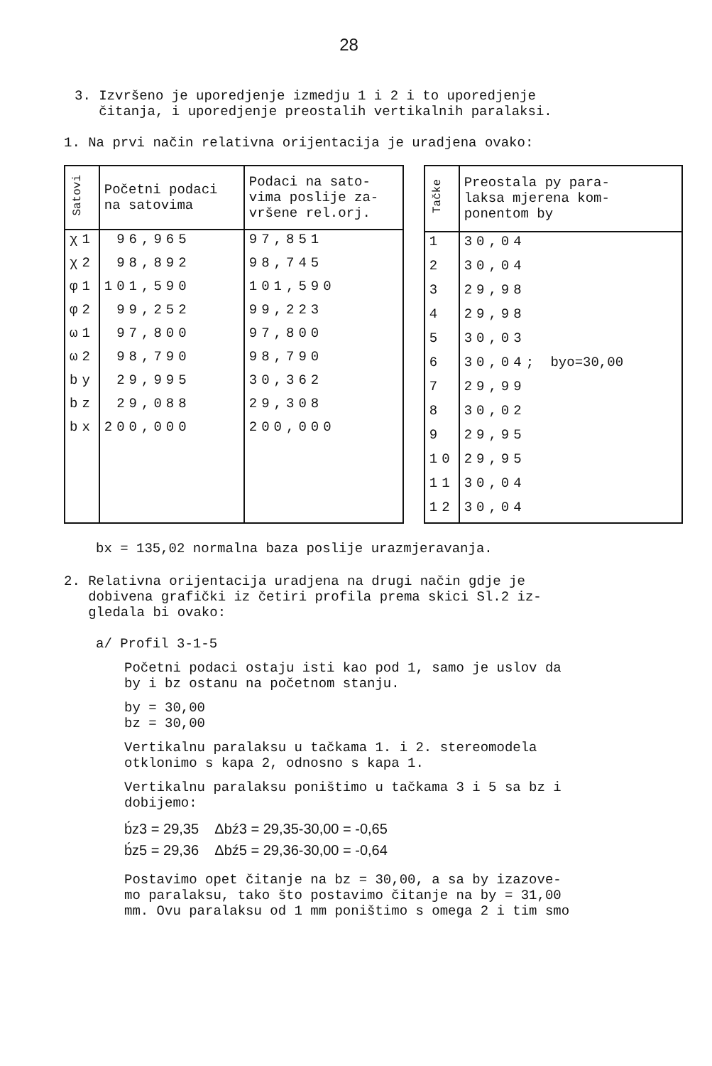28
3. Izvršeno je uporedjenje izmedju 1 i 2 i to uporedjenje
čitanja, i uporedjenje preostalih vertikalnih paralaksi.
1. Na prvi način relativna orijentacija je uradjena ovako:
| Satovi | Početni podaci na satovima | Podaci na sato- vima poslije za- vršene rel.orj. |
| --- | --- | --- |
| χ1 | 96,965 | 97,851 |
| χ2 | 98,892 | 98,745 |
| φ1 | 101,590 | 101,590 |
| φ2 | 99,252 | 99,223 |
| ω1 | 97,800 | 97,800 |
| ω2 | 98,790 | 98,790 |
| by | 29,995 | 30,362 |
| bz | 29,088 | 29,308 |
| bx | 200,000 | 200,000 |
| Tačke | Preostala py para- laksa mjerena kom- ponentom by |
| --- | --- |
| 1 | 30,04 |
| 2 | 30,04 |
| 3 | 29,98 |
| 4 | 29,98 |
| 5 | 30,03 |
| 6 | 30,04; byo=30,00 |
| 7 | 29,99 |
| 8 | 30,02 |
| 9 | 29,95 |
| 10 | 29,95 |
| 11 | 30,04 |
| 12 | 30,04 |
bx = 135,02 normalna baza poslije urazmjeravanja.
2. Relativna orijentacija uradjena na drugi način gdje je
dobivena grafički iz četiri profila prema skici Sl.2 iz-
gledala bi ovako:
a/ Profil 3-1-5
Početni podaci ostaju isti kao pod 1, samo je uslov da
by i bz ostanu na početnom stanju.
by = 30,00
bz = 30,00
Vertikalnu paralaksu u tačkama 1. i 2. stereomodela
otklonimo s kapa 2, odnosno s kapa 1.
Vertikalnu paralaksu poništimo u tačkama 3 i 5 sa bz i
dobijemo:
b́z3 = 29,35 Δbź3 = 29,35-30,00 = -0,65
b́z5 = 29,36 Δbź5 = 29,36-30,00 = -0,64
Postavimo opet čitanje na bz = 30,00, a sa by izazove-
mo paralaksu, tako što postavimo čitanje na by = 31,00
mm. Ovu paralaksu od 1 mm poništimo s omega 2 i tim smo